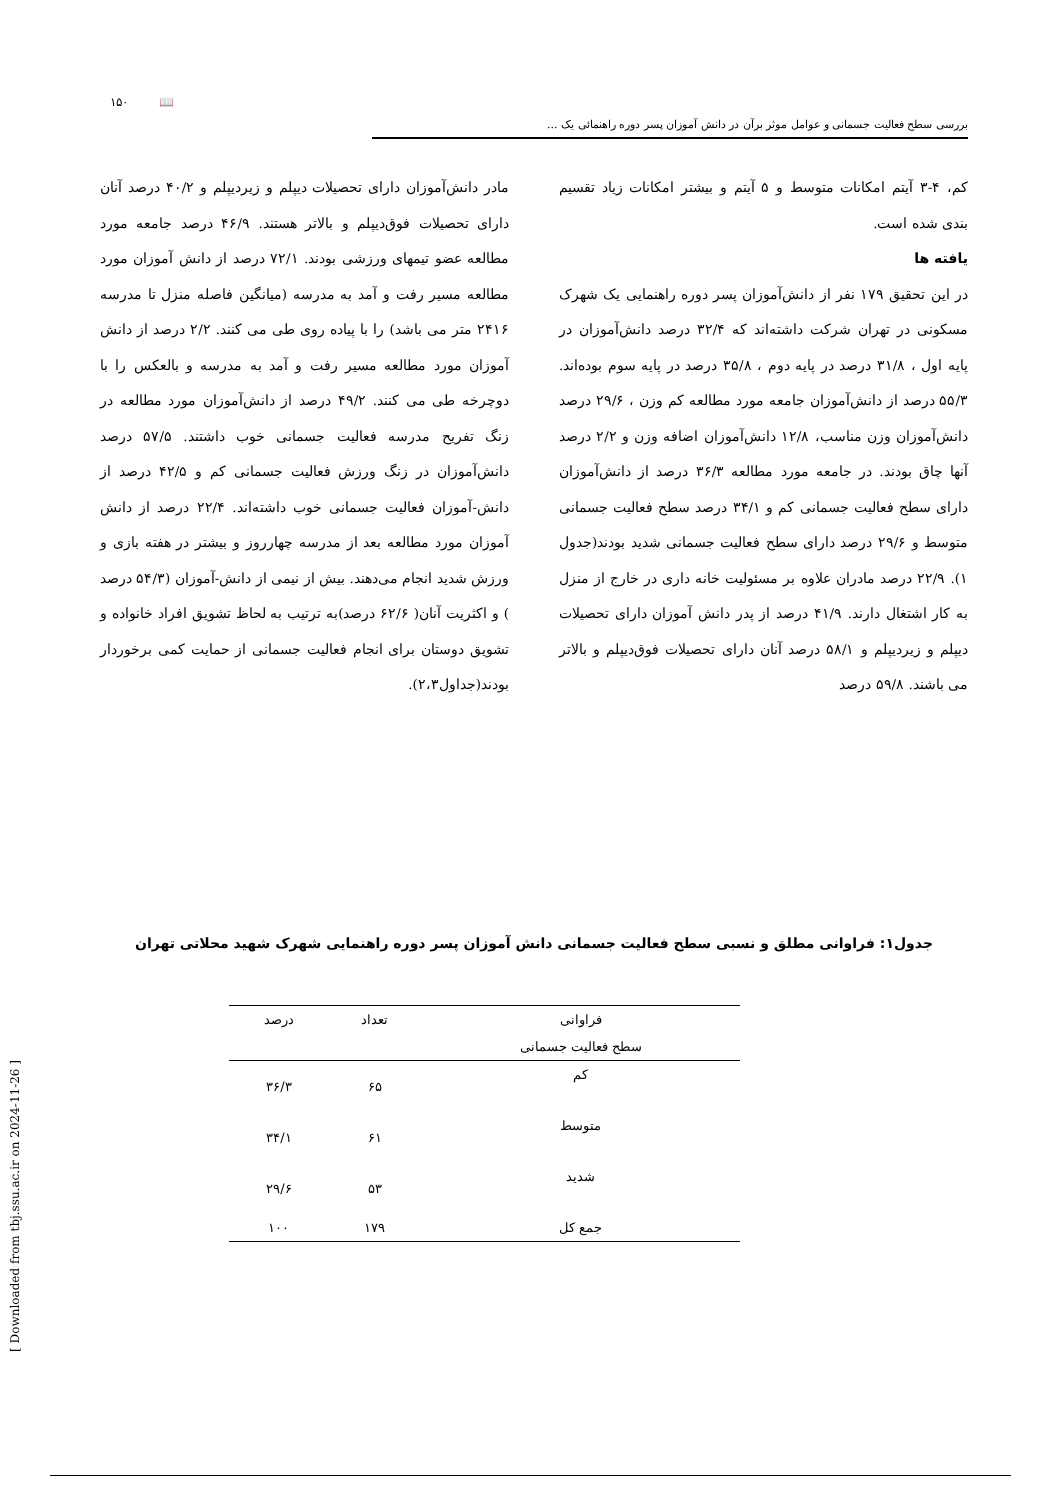۱۵۰ 📖
بررسی سطح فعالیت جسمانی و عوامل موثر برآن در دانش آموزان پسر دوره راهنمائی یک ...
کم، ۴-۳ آیتم امکانات متوسط و ۵ آیتم و بیشتر امکانات زیاد تقسیم بندی شده است.
یافته ها
در این تحقیق ۱۷۹ نفر از دانش‌آموزان پسر دوره راهنمایی یک شهرک مسکونی در تهران شرکت داشته‌اند که ۳۲/۴ درصد دانش‌آموزان در پایه اول ، ۳۱/۸ درصد در پایه دوم ، ۳۵/۸ درصد در پایه سوم بوده‌اند. ۵۵/۳ درصد از دانش‌آموزان جامعه مورد مطالعه کم وزن ، ۲۹/۶ درصد دانش‌آموزان وزن مناسب، ۱۲/۸ دانش‌آموزان اضافه وزن و ۲/۲ درصد آنها چاق بودند. در جامعه مورد مطالعه ۳۶/۳ درصد از دانش‌آموزان دارای سطح فعالیت جسمانی کم و ۳۴/۱ درصد سطح فعالیت جسمانی متوسط و ۲۹/۶ درصد دارای سطح فعالیت جسمانی شدید بودند(جدول ۱). ۲۲/۹ درصد مادران علاوه بر مسئولیت خانه داری در خارج از منزل به کار اشتغال دارند. ۴۱/۹ درصد از پدر دانش آموزان دارای تحصیلات دیپلم و زیردیپلم و ۵۸/۱ درصد آنان دارای تحصیلات فوق‌دیپلم و بالاتر می باشند. ۵۹/۸ درصد
مادر دانش‌آموزان دارای تحصیلات دیپلم و زیردیپلم و ۴۰/۲ درصد آنان دارای تحصیلات فوق‌دیپلم و بالاتر هستند. ۴۶/۹ درصد جامعه مورد مطالعه عضو تیمهای ورزشی بودند. ۷۲/۱ درصد از دانش آموزان مورد مطالعه مسیر رفت و آمد به مدرسه (میانگین فاصله منزل تا مدرسه ۲۴۱۶ متر می باشد) را با پیاده روی طی می کنند. ۲/۲ درصد از دانش آموزان مورد مطالعه مسیر رفت و آمد به مدرسه و بالعکس را با دوچرخه طی می کنند. ۴۹/۲ درصد از دانش‌آموزان مورد مطالعه در زنگ تفریح مدرسه فعالیت جسمانی خوب داشتند. ۵۷/۵ درصد دانش‌آموزان در زنگ ورزش فعالیت جسمانی کم و ۴۲/۵ درصد از دانش-آموزان فعالیت جسمانی خوب داشته‌اند. ۲۲/۴ درصد از دانش آموزان مورد مطالعه بعد از مدرسه چهارروز و بیشتر در هفته بازی و ورزش شدید انجام می‌دهند. بیش از نیمی از دانش-آموزان (۵۴/۳ درصد ) و اکثریت آنان( ۶۲/۶ درصد)به ترتیب به لحاظ تشویق افراد خانواده و تشویق دوستان برای انجام فعالیت جسمانی از حمایت کمی برخوردار بودند(جداول۲،۳).
جدول۱: فراوانی مطلق و نسبی سطح فعالیت جسمانی دانش آموزان پسر دوره راهنمایی شهرک شهید محلاتی تهران
| فراوانی | تعداد | درصد |
| --- | --- | --- |
| سطح فعالیت جسمانی | | |
| کم | ۶۵ | ۳۶/۳ |
| متوسط | ۶۱ | ۳۴/۱ |
| شدید | ۵۳ | ۲۹/۶ |
| جمع کل | ۱۷۹ | ۱۰۰ |
[ Downloaded from tbj.ssu.ac.ir on 2024-11-26 ]